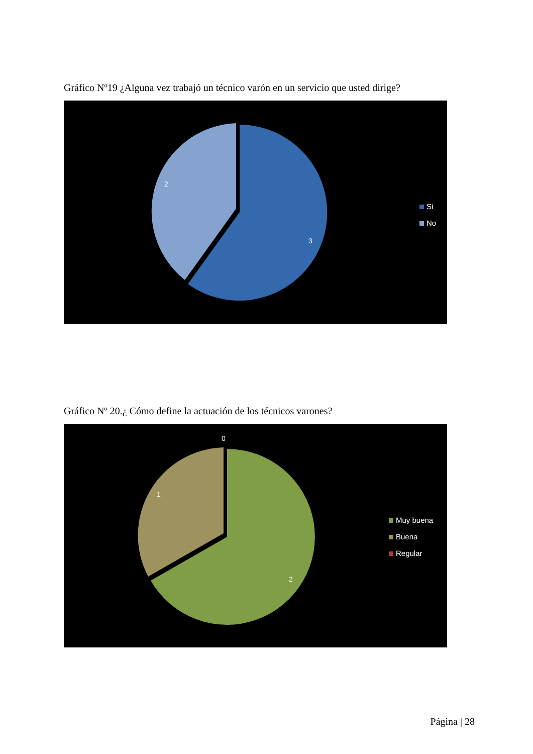Gráfico Nº19 ¿Alguna vez trabajó un técnico varón en un servicio que usted dirige?
2
3
Si
No
Gráfico Nº 20.¿ Cómo define la actuación de los técnicos varones?
0
1
2
Muy buena
Buena
Regular
Página | 28